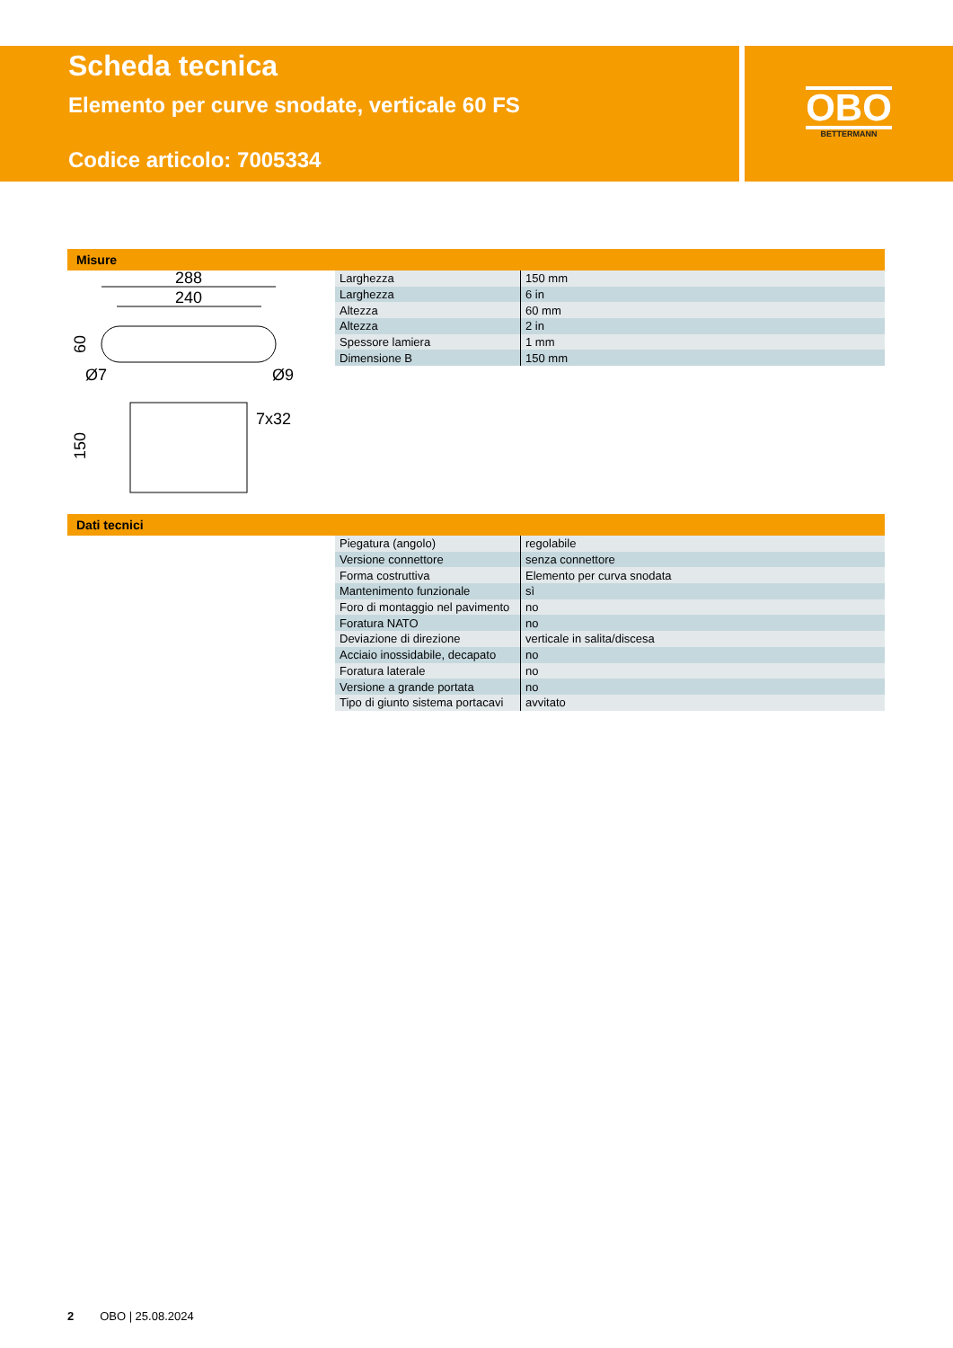Scheda tecnica
Elemento per curve snodate, verticale 60 FS
Codice articolo: 7005334
OBO
BETTERMANN
Misure
288
240
60
Ø7
Ø9
7x32
150
| Larghezza | 150 mm |
| Larghezza | 6 in |
| Altezza | 60 mm |
| Altezza | 2 in |
| Spessore lamiera | 1 mm |
| Dimensione B | 150 mm |
Dati tecnici
| Piegatura (angolo) | regolabile |
| Versione connettore | senza connettore |
| Forma costruttiva | Elemento per curva snodata |
| Mantenimento funzionale | sì |
| Foro di montaggio nel pavimento | no |
| Foratura NATO | no |
| Deviazione di direzione | verticale in salita/discesa |
| Acciaio inossidabile, decapato | no |
| Foratura laterale | no |
| Versione a grande portata | no |
| Tipo di giunto sistema portacavi | avvitato |
2 OBO | 25.08.2024